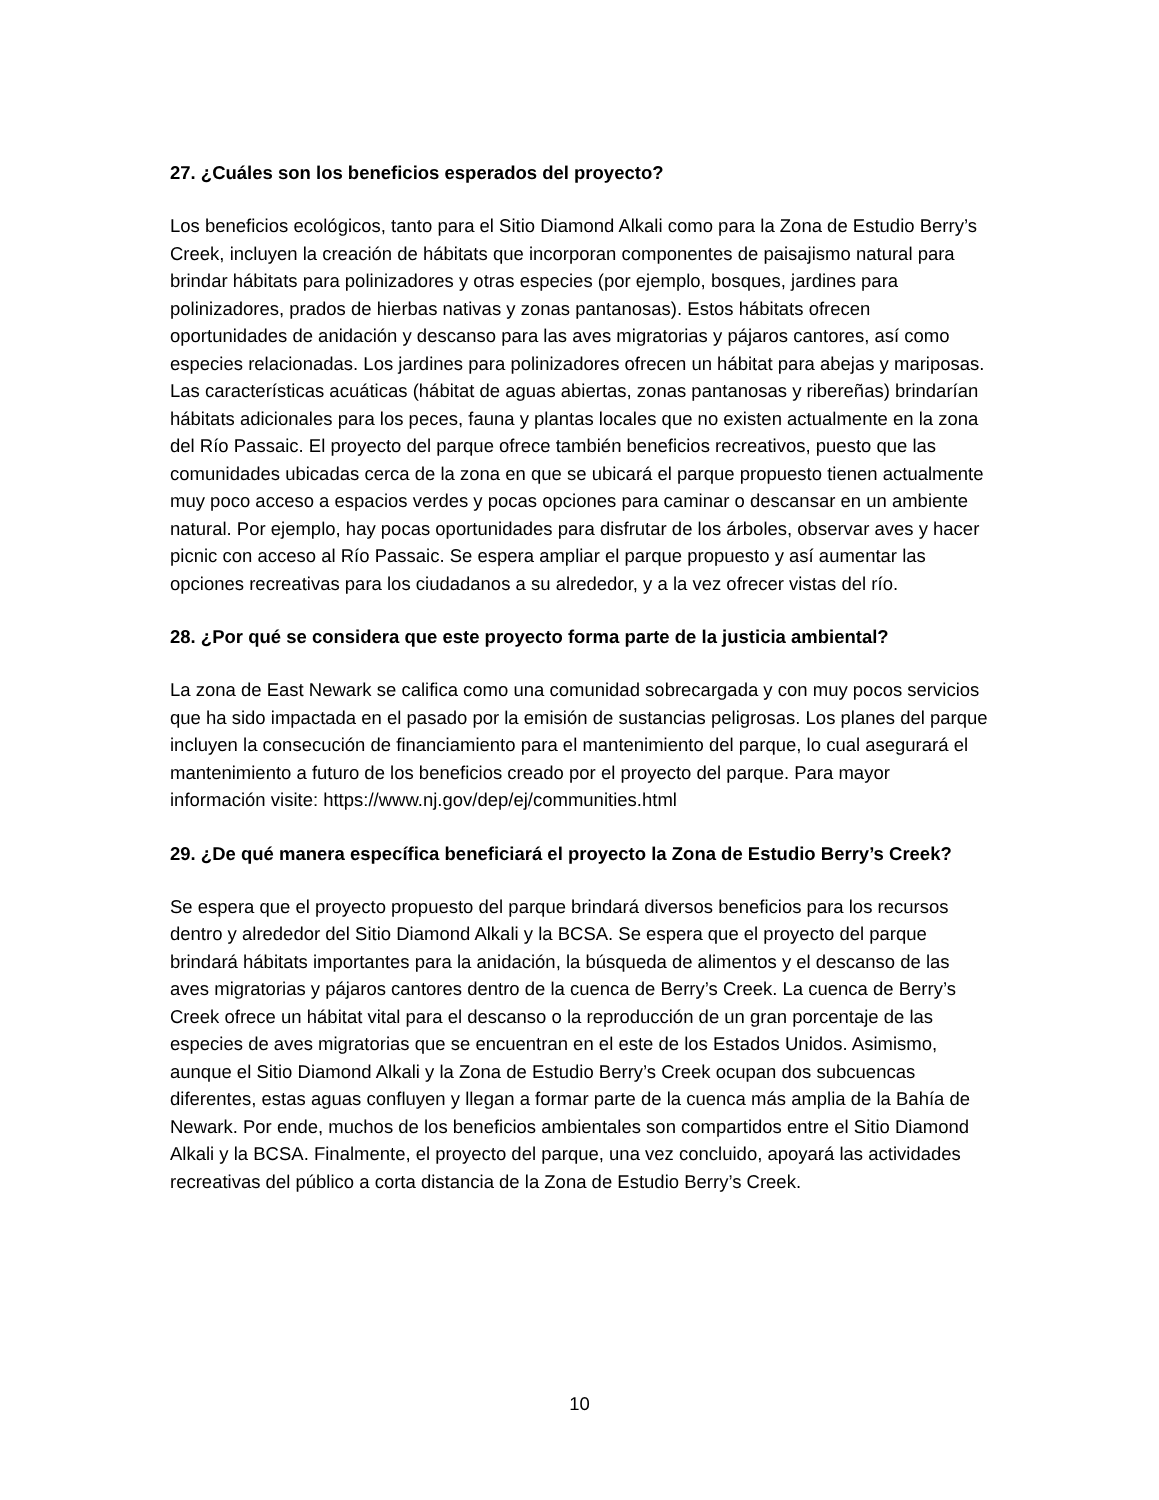27. ¿Cuáles son los beneficios esperados del proyecto?
Los beneficios ecológicos, tanto para el Sitio Diamond Alkali como para la Zona de Estudio Berry’s Creek, incluyen la creación de hábitats que incorporan componentes de paisajismo natural para brindar hábitats para polinizadores y otras especies (por ejemplo, bosques, jardines para polinizadores, prados de hierbas nativas y zonas pantanosas). Estos hábitats ofrecen oportunidades de anidación y descanso para las aves migratorias y pájaros cantores, así como especies relacionadas. Los jardines para polinizadores ofrecen un hábitat para abejas y mariposas. Las características acuáticas (hábitat de aguas abiertas, zonas pantanosas y ribereñas) brindarían hábitats adicionales para los peces, fauna y plantas locales que no existen actualmente en la zona del Río Passaic. El proyecto del parque ofrece también beneficios recreativos, puesto que las comunidades ubicadas cerca de la zona en que se ubicará el parque propuesto tienen actualmente muy poco acceso a espacios verdes y pocas opciones para caminar o descansar en un ambiente natural. Por ejemplo, hay pocas oportunidades para disfrutar de los árboles, observar aves y hacer picnic con acceso al Río Passaic. Se espera ampliar el parque propuesto y así aumentar las opciones recreativas para los ciudadanos a su alrededor, y a la vez ofrecer vistas del río.
28. ¿Por qué se considera que este proyecto forma parte de la justicia ambiental?
La zona de East Newark se califica como una comunidad sobrecargada y con muy pocos servicios que ha sido impactada en el pasado por la emisión de sustancias peligrosas. Los planes del parque incluyen la consecución de financiamiento para el mantenimiento del parque, lo cual asegurará el mantenimiento a futuro de los beneficios creado por el proyecto del parque. Para mayor información visite: https://www.nj.gov/dep/ej/communities.html
29. ¿De qué manera específica beneficiará el proyecto la Zona de Estudio Berry’s Creek?
Se espera que el proyecto propuesto del parque brindará diversos beneficios para los recursos dentro y alrededor del Sitio Diamond Alkali y la BCSA. Se espera que el proyecto del parque brindará hábitats importantes para la anidación, la búsqueda de alimentos y el descanso de las aves migratorias y pájaros cantores dentro de la cuenca de Berry’s Creek. La cuenca de Berry’s Creek ofrece un hábitat vital para el descanso o la reproducción de un gran porcentaje de las especies de aves migratorias que se encuentran en el este de los Estados Unidos. Asimismo, aunque el Sitio Diamond Alkali y la Zona de Estudio Berry’s Creek ocupan dos subcuencas diferentes, estas aguas confluyen y llegan a formar parte de la cuenca más amplia de la Bahía de Newark. Por ende, muchos de los beneficios ambientales son compartidos entre el Sitio Diamond Alkali y la BCSA. Finalmente, el proyecto del parque, una vez concluido, apoyará las actividades recreativas del público a corta distancia de la Zona de Estudio Berry’s Creek.
10